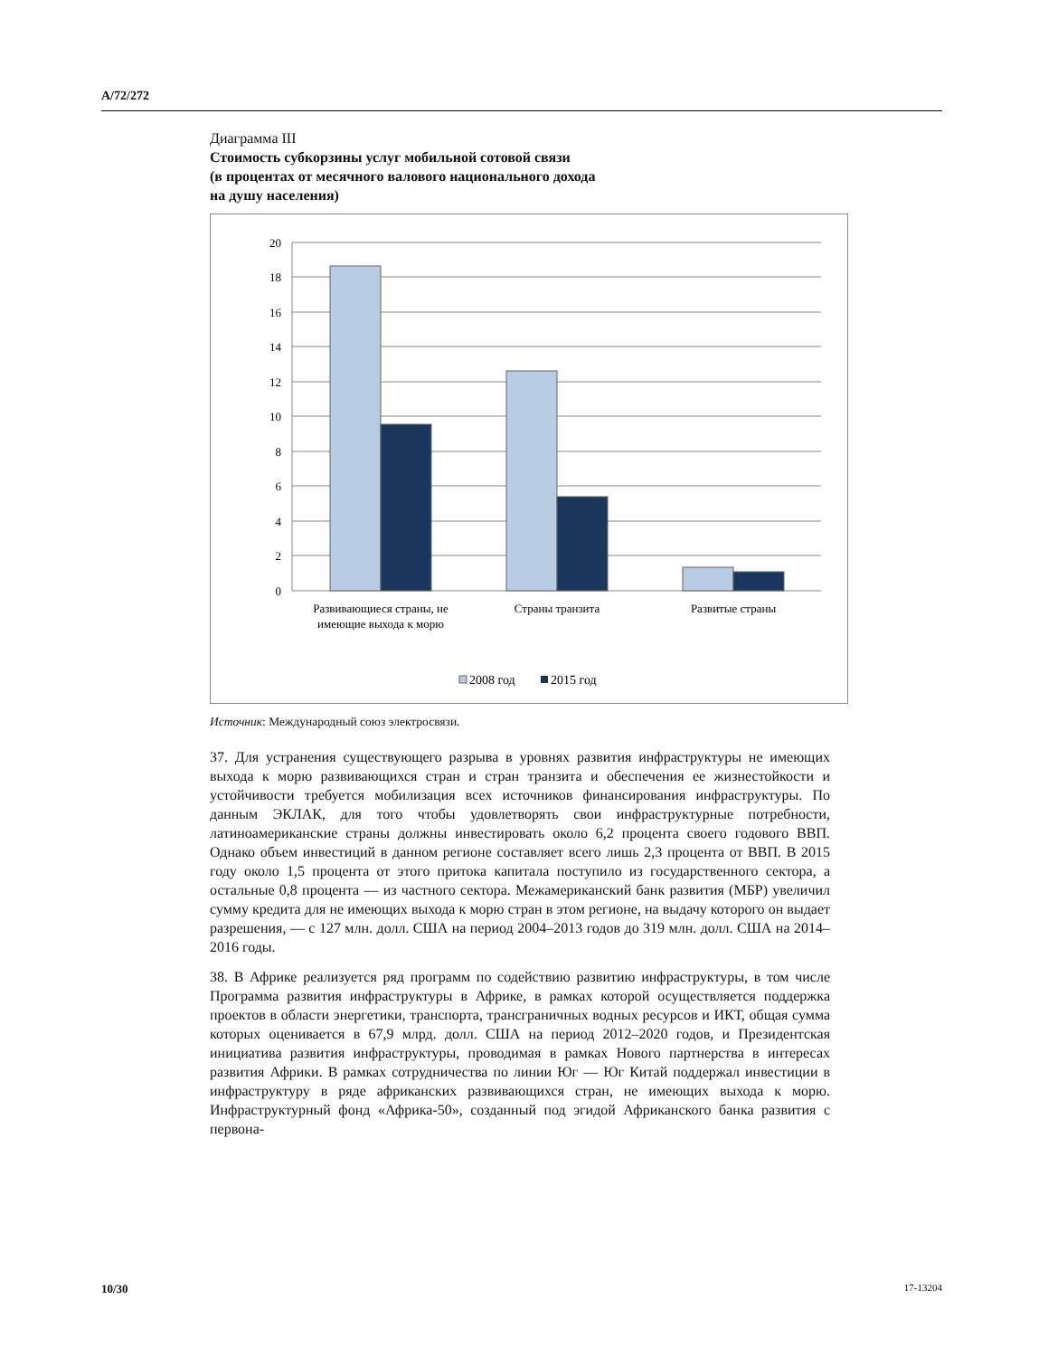A/72/272
Диаграмма III
Стоимость субкорзины услуг мобильной сотовой связи
(в процентах от месячного валового национального дохода
на душу населения)
20
18
16
14
12
10
8
6
4
2
0
Развивающиеся страны, не
имеющие выхода к морю
Страны транзита
Развитые страны
2008 год
2015 год
Источник: Международный союз электросвязи.
37. Для устранения существующего разрыва в уровнях развития инфраструктуры не имеющих выхода к морю развивающихся стран и стран транзита и обеспечения ее жизнестойкости и устойчивости требуется мобилизация всех источников финансирования инфраструктуры. По данным ЭКЛАК, для того чтобы удовлетворять свои инфраструктурные потребности, латиноамериканские страны должны инвестировать около 6,2 процента своего годового ВВП. Однако объем инвестиций в данном регионе составляет всего лишь 2,3 процента от ВВП. В 2015 году около 1,5 процента от этого притока капитала поступило из государственного сектора, а остальные 0,8 процента — из частного сектора. Межамериканский банк развития (МБР) увеличил сумму кредита для не имеющих выхода к морю стран в этом регионе, на выдачу которого он выдает разрешения, — с 127 млн. долл. США на период 2004–2013 годов до 319 млн. долл. США на 2014–2016 годы.
38. В Африке реализуется ряд программ по содействию развитию инфраструктуры, в том числе Программа развития инфраструктуры в Африке, в рамках которой осуществляется поддержка проектов в области энергетики, транспорта, трансграничных водных ресурсов и ИКТ, общая сумма которых оценивается в 67,9 млрд. долл. США на период 2012–2020 годов, и Президентская инициатива развития инфраструктуры, проводимая в рамках Нового партнерства в интересах развития Африки. В рамках сотрудничества по линии Юг — Юг Китай поддержал инвестиции в инфраструктуру в ряде африканских развивающихся стран, не имеющих выхода к морю. Инфраструктурный фонд «Африка-50», созданный под эгидой Африканского банка развития с первона-
10/30 17-13204